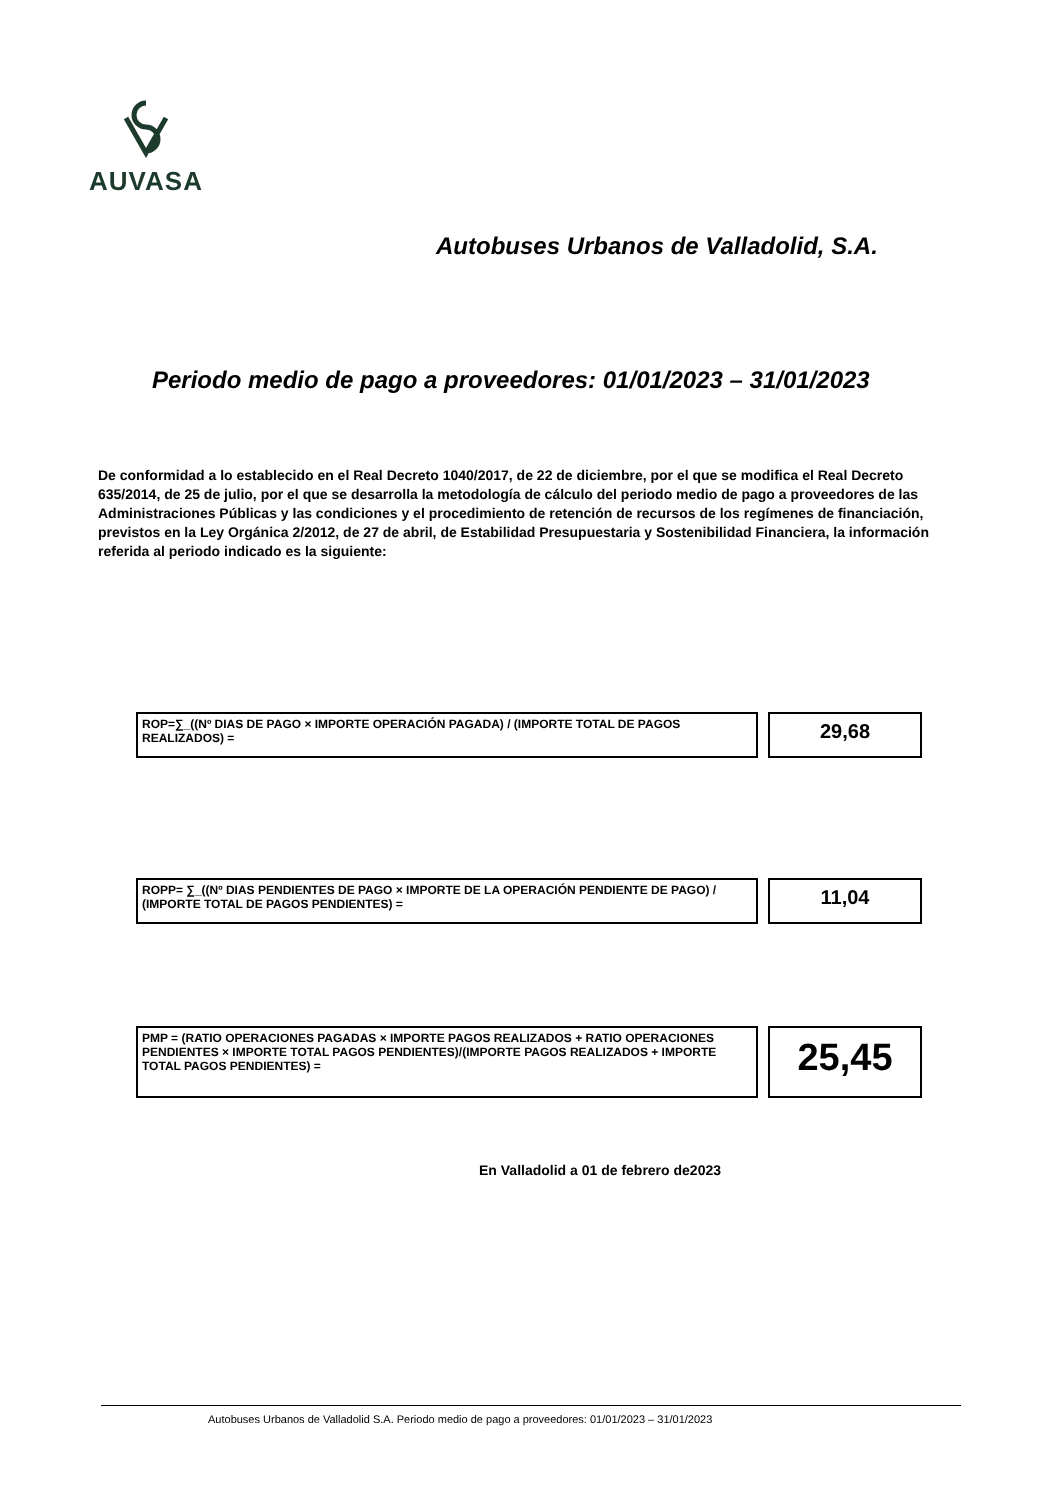AUVASA
Autobuses Urbanos de Valladolid, S.A.
Periodo medio de pago a proveedores: 01/01/2023 – 31/01/2023
De conformidad a lo establecido en el Real Decreto 1040/2017, de 22 de diciembre, por el que se modifica el Real Decreto 635/2014, de 25 de julio, por el que se desarrolla la metodología de cálculo del periodo medio de pago a proveedores de las Administraciones Públicas y las condiciones y el procedimiento de retención de recursos de los regímenes de financiación, previstos en la Ley Orgánica 2/2012, de 27 de abril, de Estabilidad Presupuestaria y Sostenibilidad Financiera, la información referida al periodo indicado es la siguiente:
ROP=∑_((Nº DIAS DE PAGO × IMPORTE OPERACIÓN PAGADA) / (IMPORTE TOTAL DE PAGOS REALIZADOS) =
29,68
ROPP= ∑_((Nº DIAS PENDIENTES DE PAGO × IMPORTE DE LA OPERACIÓN PENDIENTE DE PAGO) / (IMPORTE TOTAL DE PAGOS PENDIENTES) =
11,04
PMP = (RATIO OPERACIONES PAGADAS × IMPORTE PAGOS REALIZADOS + RATIO OPERACIONES PENDIENTES × IMPORTE TOTAL PAGOS PENDIENTES)/(IMPORTE PAGOS REALIZADOS + IMPORTE TOTAL PAGOS PENDIENTES) =
25,45
En Valladolid a 01 de febrero de2023
Autobuses Urbanos de Valladolid S.A. Periodo medio de pago a proveedores: 01/01/2023 – 31/01/2023